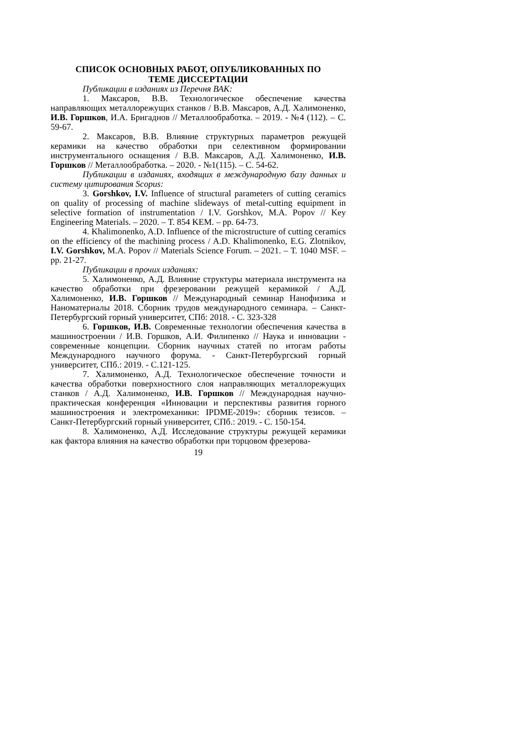СПИСОК ОСНОВНЫХ РАБОТ, ОПУБЛИКОВАННЫХ ПО
ТЕМЕ ДИССЕРТАЦИИ
Публикации в изданиях из Перечня ВАК:
1. Максаров, В.В. Технологическое обеспечение качества направляющих металлорежущих станков / В.В. Максаров, А.Д. Халимоненко, И.В. Горшков, И.А. Бригаднов // Металлообработка. – 2019. - №4 (112). – С. 59-67.
2. Максаров, В.В. Влияние структурных параметров режущей керамики на качество обработки при селективном формировании инструментального оснащения / В.В. Максаров, А.Д. Халимоненко, И.В. Горшков // Металлообработка. – 2020. - №1(115). – С. 54-62.
Публикации в изданиях, входящих в международную базу данных и систему цитирования Scopus:
3. Gorshkov, I.V. Influence of structural parameters of cutting ceramics on quality of processing of machine slideways of metal-cutting equipment in selective formation of instrumentation / I.V. Gorshkov, M.A. Popov // Key Engineering Materials. – 2020. – Т. 854 KEM. – pp. 64-73.
4. Khalimonenko, A.D. Influence of the microstructure of cutting ceramics on the efficiency of the machining process / A.D. Khalimonenko, E.G. Zlotnikov, I.V. Gorshkov, M.A. Popov // Materials Science Forum. – 2021. – Т. 1040 MSF. – pp. 21-27.
Публикации в прочих изданиях:
5. Халимоненко, А.Д. Влияние структуры материала инструмента на качество обработки при фрезеровании режущей керамикой / А.Д. Халимоненко, И.В. Горшков // Международный семинар Нанофизика и Наноматериалы 2018. Сборник трудов международного семинара. – Санкт-Петербургский горный университет, СПб: 2018. - С. 323-328
6. Горшков, И.В. Современные технологии обеспечения качества в машиностроении / И.В. Горшков, А.И. Филипенко // Наука и инновации - современные концепции. Сборник научных статей по итогам работы Международного научного форума. - Санкт-Петербургский горный университет, СПб.: 2019. - С.121-125.
7. Халимоненко, А.Д. Технологическое обеспечение точности и качества обработки поверхностного слоя направляющих металлорежущих станков / А.Д. Халимоненко, И.В. Горшков // Международная научно-практическая конференция «Инновации и перспективы развития горного машиностроения и электромеханики: IPDME-2019»: сборник тезисов. – Санкт-Петербургский горный университет, СПб.: 2019. - С. 150-154.
8. Халимоненко, А.Д. Исследование структуры режущей керамики как фактора влияния на качество обработки при торцовом фрезерова-
19